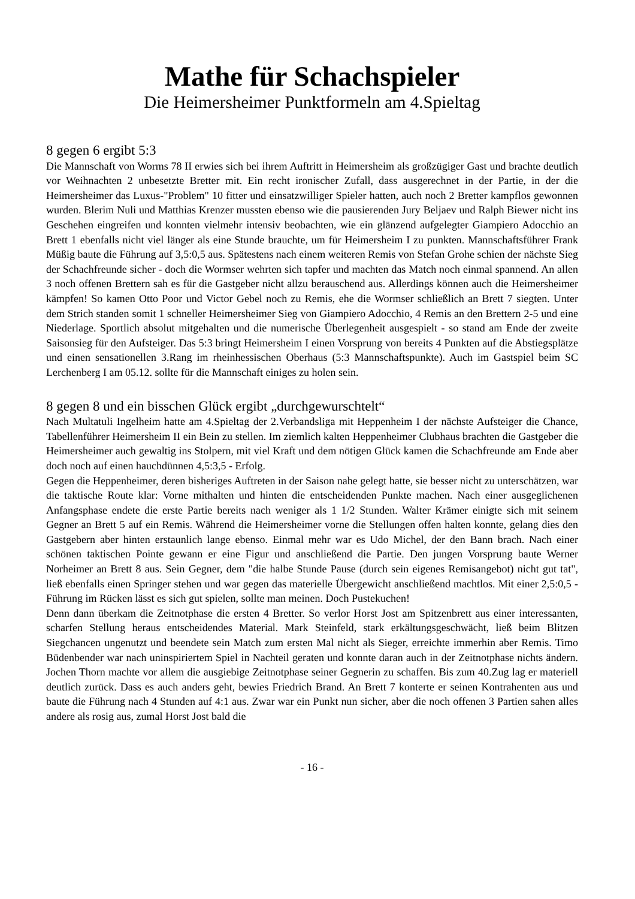Mathe für Schachspieler
Die Heimersheimer Punktformeln am 4.Spieltag
8 gegen 6 ergibt 5:3
Die Mannschaft von Worms 78 II erwies sich bei ihrem Auftritt in Heimersheim als großzügiger Gast und brachte deutlich vor Weihnachten 2 unbesetzte Bretter mit. Ein recht ironischer Zufall, dass ausgerechnet in der Partie, in der die Heimersheimer das Luxus-"Problem" 10 fitter und einsatzwilliger Spieler hatten, auch noch 2 Bretter kampflos gewonnen wurden. Blerim Nuli und Matthias Krenzer mussten ebenso wie die pausierenden Jury Beljaev und Ralph Biewer nicht ins Geschehen eingreifen und konnten vielmehr intensiv beobachten, wie ein glänzend aufgelegter Giampiero Adocchio an Brett 1 ebenfalls nicht viel länger als eine Stunde brauchte, um für Heimersheim I zu punkten. Mannschaftsführer Frank Müßig baute die Führung auf 3,5:0,5 aus. Spätestens nach einem weiteren Remis von Stefan Grohe schien der nächste Sieg der Schachfreunde sicher - doch die Wormser wehrten sich tapfer und machten das Match noch einmal spannend. An allen 3 noch offenen Brettern sah es für die Gastgeber nicht allzu berauschend aus. Allerdings können auch die Heimersheimer kämpfen! So kamen Otto Poor und Victor Gebel noch zu Remis, ehe die Wormser schließlich an Brett 7 siegten. Unter dem Strich standen somit 1 schneller Heimersheimer Sieg von Giampiero Adocchio, 4 Remis an den Brettern 2-5 und eine Niederlage. Sportlich absolut mitgehalten und die numerische Überlegenheit ausgespielt - so stand am Ende der zweite Saisonsieg für den Aufsteiger. Das 5:3 bringt Heimersheim I einen Vorsprung von bereits 4 Punkten auf die Abstiegsplätze und einen sensationellen 3.Rang im rheinhessischen Oberhaus (5:3 Mannschaftspunkte). Auch im Gastspiel beim SC Lerchenberg I am 05.12. sollte für die Mannschaft einiges zu holen sein.
8 gegen 8 und ein bisschen Glück ergibt „durchgewurschtelt“
Nach Multatuli Ingelheim hatte am 4.Spieltag der 2.Verbandsliga mit Heppenheim I der nächste Aufsteiger die Chance, Tabellenführer Heimersheim II ein Bein zu stellen. Im ziemlich kalten Heppenheimer Clubhaus brachten die Gastgeber die Heimersheimer auch gewaltig ins Stolpern, mit viel Kraft und dem nötigen Glück kamen die Schachfreunde am Ende aber doch noch auf einen hauchdünnen 4,5:3,5 - Erfolg.
Gegen die Heppenheimer, deren bisheriges Auftreten in der Saison nahe gelegt hatte, sie besser nicht zu unterschätzen, war die taktische Route klar: Vorne mithalten und hinten die entscheidenden Punkte machen. Nach einer ausgeglichenen Anfangsphase endete die erste Partie bereits nach weniger als 1 1/2 Stunden. Walter Krämer einigte sich mit seinem Gegner an Brett 5 auf ein Remis. Während die Heimersheimer vorne die Stellungen offen halten konnte, gelang dies den Gastgebern aber hinten erstaunlich lange ebenso. Einmal mehr war es Udo Michel, der den Bann brach. Nach einer schönen taktischen Pointe gewann er eine Figur und anschließend die Partie. Den jungen Vorsprung baute Werner Norheimer an Brett 8 aus. Sein Gegner, dem "die halbe Stunde Pause (durch sein eigenes Remisangebot) nicht gut tat", ließ ebenfalls einen Springer stehen und war gegen das materielle Übergewicht anschließend machtlos. Mit einer 2,5:0,5 - Führung im Rücken lässt es sich gut spielen, sollte man meinen. Doch Pustekuchen!
Denn dann überkam die Zeitnotphase die ersten 4 Bretter. So verlor Horst Jost am Spitzenbrett aus einer interessanten, scharfen Stellung heraus entscheidendes Material. Mark Steinfeld, stark erkältungsgeschwächt, ließ beim Blitzen Siegchancen ungenutzt und beendete sein Match zum ersten Mal nicht als Sieger, erreichte immerhin aber Remis. Timo Büdenbender war nach uninspiriertem Spiel in Nachteil geraten und konnte daran auch in der Zeitnotphase nichts ändern. Jochen Thorn machte vor allem die ausgiebige Zeitnotphase seiner Gegnerin zu schaffen. Bis zum 40.Zug lag er materiell deutlich zurück. Dass es auch anders geht, bewies Friedrich Brand. An Brett 7 konterte er seinen Kontrahenten aus und baute die Führung nach 4 Stunden auf 4:1 aus. Zwar war ein Punkt nun sicher, aber die noch offenen 3 Partien sahen alles andere als rosig aus, zumal Horst Jost bald die
- 16 -